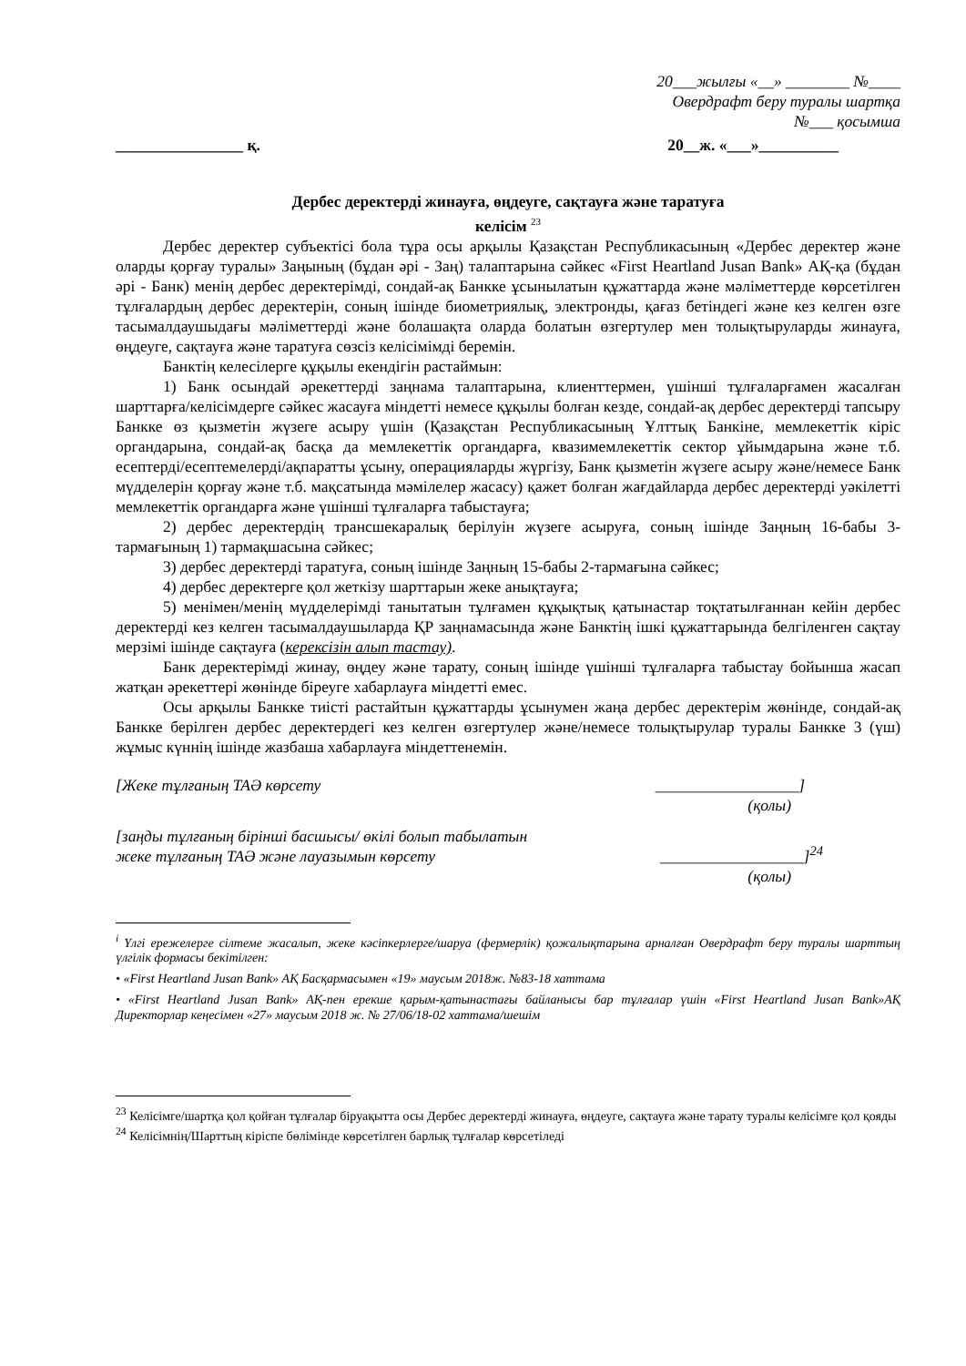20___жылғы «__» ________ №____
Овердрафт беру туралы шартқа
№___ қосымша
________________ қ. 20__ж. «___»__________
Дербес деректерді жинауға, өңдеуге, сақтауға және таратуға
келісім <sup>23</sup>
Дербес деректер субъектісі бола тұра осы арқылы Қазақстан Республикасының «Дербес деректер және оларды қорғау туралы» Заңының (бұдан әрі - Заң) талаптарына сәйкес «First Heartland Jusan Bank» АҚ-қа (бұдан әрі - Банк) менің дербес деректерімді, сондай-ақ Банкке ұсынылатын құжаттарда және мәліметтерде көрсетілген тұлғалардың дербес деректерін, соның ішінде биометриялық, электронды, қағаз бетіндегі және кез келген өзге тасымалдаушыдағы мәліметтерді және болашақта оларда болатын өзгертулер мен толықтыруларды жинауға, өңдеуге, сақтауға және таратуға сөзсіз келісімімді беремін.
Банктің келесілерге құқылы екендігін растаймын:
1) Банк осындай әрекеттерді заңнама талаптарына, клиенттермен, үшінші тұлғаларғамен жасалған шарттарға/келісімдерге сәйкес жасауға міндетті немесе құқылы болған кезде, сондай-ақ дербес деректерді тапсыру Банкке өз қызметін жүзеге асыру үшін (Қазақстан Республикасының Ұлттық Банкіне, мемлекеттік кіріс органдарына, сондай-ақ басқа да мемлекеттік органдарға, квазимемлекеттік сектор ұйымдарына және т.б. есептерді/есептемелерді/ақпаратты ұсыну, операцияларды жүргізу, Банк қызметін жүзеге асыру және/немесе Банк мүдделерін қорғау және т.б. мақсатында мәмілелер жасасу) қажет болған жағдайларда дербес деректерді уәкілетті мемлекеттік органдарға және үшінші тұлғаларға табыстауға;
2) дербес деректердің трансшекаралық берілуін жүзеге асыруға, соның ішінде Заңның 16-бабы 3-тармағының 1) тармақшасына сәйкес;
3) дербес деректерді таратуға, соның ішінде Заңның 15-бабы 2-тармағына сәйкес;
4) дербес деректерге қол жеткізу шарттарын жеке анықтауға;
5) менімен/менің мүдделерімді танытатын тұлғамен құқықтық қатынастар тоқтатылғаннан кейін дербес деректерді кез келген тасымалдаушыларда ҚР заңнамасында және Банктің ішкі құжаттарында белгіленген сақтау мерзімі ішінде сақтауға (керексізін алып тастау).
Банк деректерімді жинау, өңдеу және тарату, соның ішінде үшінші тұлғаларға табыстау бойынша жасап жатқан әрекеттері жөнінде біреуге хабарлауға міндетті емес.
Осы арқылы Банкке тиісті растайтын құжаттарды ұсынумен жаңа дербес деректерім жөнінде, сондай-ақ Банкке берілген дербес деректердегі кез келген өзгертулер және/немесе толықтырулар туралы Банкке 3 (үш) жұмыс күннің ішінде жазбаша хабарлауға міндеттенемін.
[Жеке тұлғаның ТАӘ көрсету __________________]
(қолы)
[заңды тұлғаның бірінші басшысы/ өкілі болып табылатын
жеке тұлғаның ТАӘ және лауазымын көрсету __________________]<sup>24</sup>
(қолы)
<sup>i</sup> Үлгі ережелерге сілтеме жасалып, жеке кәсіпкерлерге/шаруа (фермерлік) қожалықтарына арналған Овердрафт беру туралы шарттың үлгілік формасы бекітілген:
• «First Heartland Jusan Bank» АҚ Басқармасымен «19» маусым 2018ж. №83-18 хаттама
• «First Heartland Jusan Bank» АҚ-пен ерекше қарым-қатынастағы байланысы бар тұлғалар үшін «First Heartland Jusan Bank»АҚ Директорлар кеңесімен «27» маусым 2018 ж. № 27/06/18-02 хаттама/шешім
<sup>23</sup> Келісімге/шартқа қол қойған тұлғалар біруақытта осы Дербес деректерді жинауға, өңдеуге, сақтауға және тарату туралы келісімге қол қояды
<sup>24</sup> Келісімнің/Шарттың кіріспе бөлімінде көрсетілген барлық тұлғалар көрсетіледі